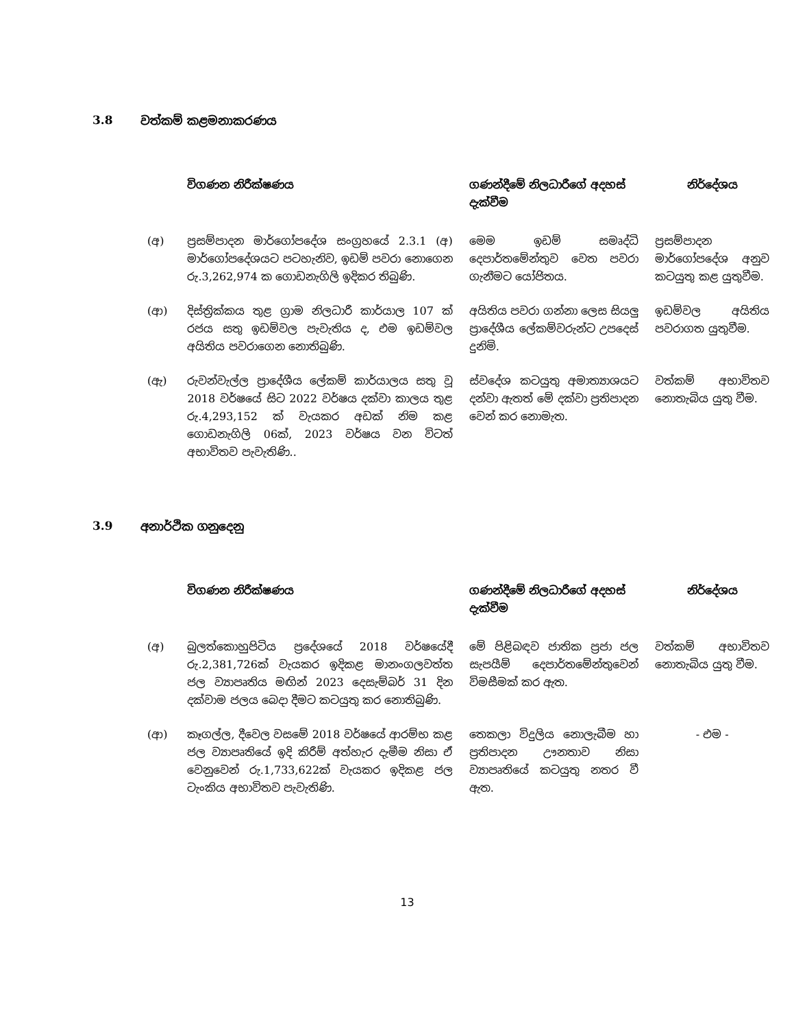3.8 වත්කම් කළමනාකරණය
| | විගණන නිරීක්ෂණය | ගණන්දීමේ නිලධාරීගේ අදහස් දැක්වීම | නිර්දේශය |
| --- | --- | --- | --- |
| (අ) | ප්‍රසම්පාදන මාර්ගෝපදේශ සංග්‍රහයේ 2.3.1 (අ) මාර්ගෝපදේශයට පටහැනිව, ඉඩම් පවරා නොගෙන රු.3,262,974 ක ගොඩනැගිලි ඉදිකර තිබුණි. | මෙම ඉඩම් සමෘද්ධි දෙපාර්තමේන්තුව වෙත පවරා ගැනීමට යෝජිතය. | ප්‍රසම්පාදන මාර්ගෝපදේශ අනුව කටයුතු කළ යුතුවීම. |
| (ආ) | දිස්ත්‍රික්කය තුළ ග්‍රාම නිලධාරී කාර්යාල 107 ක් රජය සතු ඉඩම්වල පැවැතිය ද, එම ඉඩම්වල අයිතිය පවරාගෙන නොතිබුණි. | අයිතිය පවරා ගන්නා ලෙස සියලු ප්‍රාදේශීය ලේකම්වරුන්ට උපදෙස් දුනිමි. | ඉඩම්වල අයිතිය පවරාගත යුතුවීම. |
| (ඇ) | රුවන්වැල්ල ප්‍රාදේශීය ලේකම් කාර්යාලය සතු වූ 2018 වර්ෂයේ සිට 2022 වර්ෂය දක්වා කාලය තුළ රු.4,293,152 ක් වැයකර අඩක් නිම කළ ගොඩනැගිලි 06ක්, 2023 වර්ෂය වන විටත් අභාවිතව පැවැතිණි.. | ස්වදේශ කටයුතු අමාත්‍යාශයට දන්වා ඇතත් මේ දක්වා ප්‍රතිපාදන වෙන් කර නොමැත. | වත්කම් අභාවිතව නොතැබිය යුතු වීම. |
3.9 අනාර්ථික ගනුදෙනු
| | විගණන නිරීක්ෂණය | ගණන්දීමේ නිලධාරීගේ අදහස් දැක්වීම | නිර්දේශය |
| --- | --- | --- | --- |
| (අ) | බුලත්කොහුපිටිය ප්‍රදේශයේ 2018 වර්ෂයේදී රු.2,381,726ක් වැයකර ඉදිකළ මානංගලවත්ත ජල ව්‍යාපෘතිය මඟින් 2023 දෙසැම්බර් 31 දින දක්වාම ජලය බෙදා දීමට කටයුතු කර නොතිබුණි. | මේ පිළිබඳව ජාතික ප්‍රජා ජල සැපයීම් දෙපාර්තමේන්තුවෙන් විමසීමක් කර ඇත. | වත්කම් අභාවිතව නොතැබිය යුතු වීම. |
| (ආ) | කෑගල්ල, දීවෙල වසමේ 2018 වර්ෂයේ ආරම්භ කළ ජල ව්‍යාපෘතියේ ඉදි කිරීම් අත්හැර දැමීම නිසා ඒ වෙනුවෙන් රු.1,733,622ක් වැයකර ඉදිකළ ජල ටැංකිය අභාවිතව පැවැතිණි. | තෙකලා විදුලිය නොලැබීම හා ප්‍රතිපාදන ඌනතාව නිසා ව්‍යාපෘතියේ කටයුතු නතර වී ඇත. | - එම - |
13